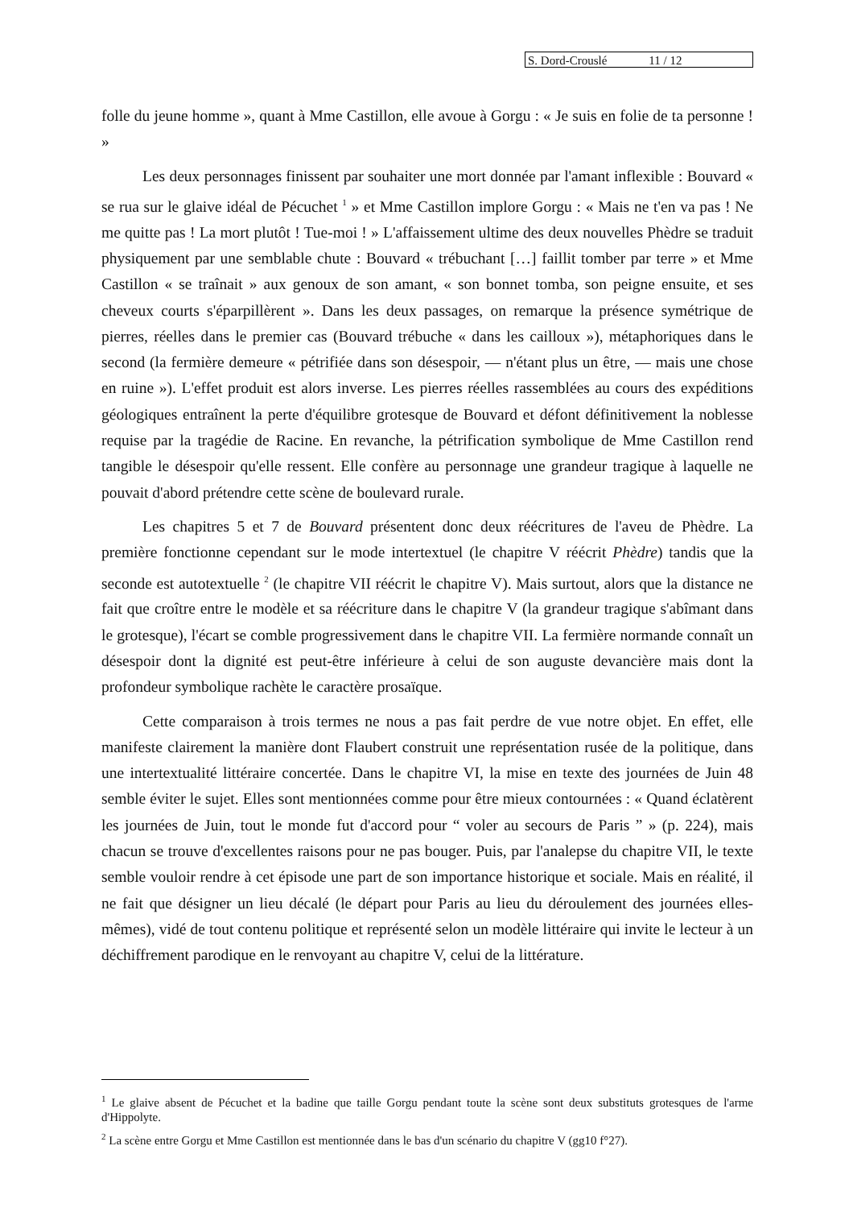S. Dord-Crouslé 11 / 12
folle du jeune homme », quant à Mme Castillon, elle avoue à Gorgu : « Je suis en folie de ta personne ! »
Les deux personnages finissent par souhaiter une mort donnée par l'amant inflexible : Bouvard « se rua sur le glaive idéal de Pécuchet <sup>1</sup> » et Mme Castillon implore Gorgu : « Mais ne t'en va pas ! Ne me quitte pas ! La mort plutôt ! Tue-moi ! » L'affaissement ultime des deux nouvelles Phèdre se traduit physiquement par une semblable chute : Bouvard « trébuchant […] faillit tomber par terre » et Mme Castillon « se traînait » aux genoux de son amant, « son bonnet tomba, son peigne ensuite, et ses cheveux courts s'éparpillèrent ». Dans les deux passages, on remarque la présence symétrique de pierres, réelles dans le premier cas (Bouvard trébuche « dans les cailloux »), métaphoriques dans le second (la fermière demeure « pétrifiée dans son désespoir, — n'étant plus un être, — mais une chose en ruine »). L'effet produit est alors inverse. Les pierres réelles rassemblées au cours des expéditions géologiques entraînent la perte d'équilibre grotesque de Bouvard et défont définitivement la noblesse requise par la tragédie de Racine. En revanche, la pétrification symbolique de Mme Castillon rend tangible le désespoir qu'elle ressent. Elle confère au personnage une grandeur tragique à laquelle ne pouvait d'abord prétendre cette scène de boulevard rurale.
Les chapitres 5 et 7 de Bouvard présentent donc deux réécritures de l'aveu de Phèdre. La première fonctionne cependant sur le mode intertextuel (le chapitre V réécrit Phèdre) tandis que la seconde est autotextuelle <sup>2</sup> (le chapitre VII réécrit le chapitre V). Mais surtout, alors que la distance ne fait que croître entre le modèle et sa réécriture dans le chapitre V (la grandeur tragique s'abîmant dans le grotesque), l'écart se comble progressivement dans le chapitre VII. La fermière normande connaît un désespoir dont la dignité est peut-être inférieure à celui de son auguste devancière mais dont la profondeur symbolique rachète le caractère prosaïque.
Cette comparaison à trois termes ne nous a pas fait perdre de vue notre objet. En effet, elle manifeste clairement la manière dont Flaubert construit une représentation rusée de la politique, dans une intertextualité littéraire concertée. Dans le chapitre VI, la mise en texte des journées de Juin 48 semble éviter le sujet. Elles sont mentionnées comme pour être mieux contournées : « Quand éclatèrent les journées de Juin, tout le monde fut d'accord pour “ voler au secours de Paris ” » (p. 224), mais chacun se trouve d'excellentes raisons pour ne pas bouger. Puis, par l'analepse du chapitre VII, le texte semble vouloir rendre à cet épisode une part de son importance historique et sociale. Mais en réalité, il ne fait que désigner un lieu décalé (le départ pour Paris au lieu du déroulement des journées elles-mêmes), vidé de tout contenu politique et représenté selon un modèle littéraire qui invite le lecteur à un déchiffrement parodique en le renvoyant au chapitre V, celui de la littérature.
<sup>1</sup> Le glaive absent de Pécuchet et la badine que taille Gorgu pendant toute la scène sont deux substituts grotesques de l'arme d'Hippolyte.
<sup>2</sup> La scène entre Gorgu et Mme Castillon est mentionnée dans le bas d'un scénario du chapitre V (gg10 f°27).